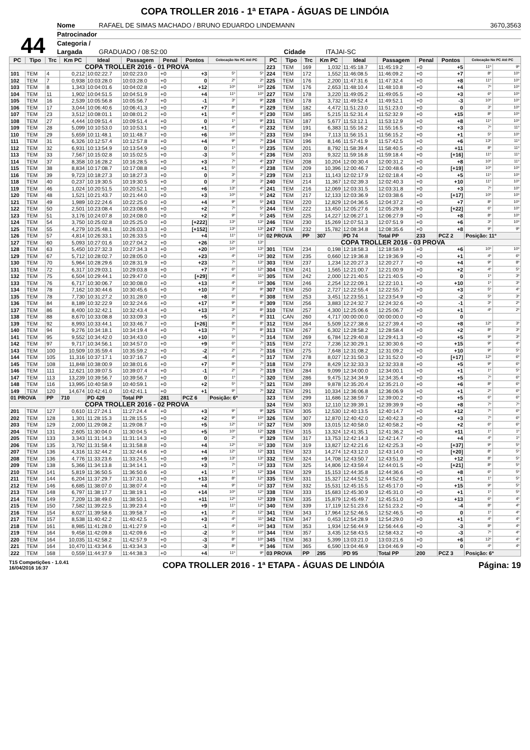COPA TROLLER 2016 - 1ª ETAPA - ÁGUAS DE LINDÓIA
44
Nome RAFAEL DE SIMAS MACHADO / BRUNO EDUARDO LINDEMANN 3670,3563
Patrocinador
Categoria / Largada GRADUADO / 08:52:00 Cidade ITAJAI-SC
| PC | Tipo | Trc | Km PC | Ideal | Passagem | Penal | Pontos | Colocação No PC Até PC | |
| --- | --- | --- | --- | --- | --- | --- | --- | --- | --- |
| COPA TROLLER 2016 - 01 PROVA | | | | | | | | | |
| 101 | TEM | 4 | 0,212 | 10:02:22.7 | 10:02:23.0 | +0 | +3 | 5º | 5º |
| 102 | TEM | 7 | 0,938 | 10:03:28.0 | 10:03:28.0 | +0 | 0 | 2º | 2º |
| 103 | TEM | 8 | 1,343 | 10:04:01.6 | 10:04:02.8 | +0 | +12 | 10º | 10º |
| 104 | TEM | 11 | 1,902 | 10:04:51.5 | 10:04:51.9 | +0 | +4 | 11º | 10º |
| 105 | TEM | 16 | 2,539 | 10:05:56.8 | 10:05:56.7 | +0 | -1 | 3º | 9º |
| 106 | TEM | 17 | 3,044 | 10:06:40.6 | 10:06:41.3 | +0 | +7 | 8º | 9º |
| 107 | TEM | 23 | 3,512 | 10:08:01.1 | 10:08:01.2 | +0 | +1 | 4º | 9º |
| 108 | TEM | 27 | 4,444 | 10:09:51.4 | 10:09:51.4 | +0 | 0 | 1º | 9º |
| 109 | TEM | 28 | 5,099 | 10:10:53.0 | 10:10:53.1 | +0 | +1 | 4º | 6º |
| 110 | TEM | 29 | 5,659 | 10:11:48.1 | 10:11:48.7 | +0 | +6 | 10º | 7º |
| 111 | TEM | 31 | 6,326 | 10:12:57.4 | 10:12:57.8 | +0 | +4 | 9º | 7º |
| 112 | TEM | 32 | 6,931 | 10:13:54.9 | 10:13:54.9 | +0 | 0 | 1º | 5º |
| 113 | TEM | 33 | 7,567 | 10:15:02.8 | 10:15:02.5 | +0 | -3 | 5º | 4º |
| 114 | TEM | 37 | 8,358 | 10:16:28.2 | 10:16:28.5 | +0 | +3 | 7º | 4º |
| 115 | TEM | 38 | 8,834 | 10:17:08.7 | 10:17:08.8 | +0 | +1 | 5º | 4º |
| 116 | TEM | 39 | 9,723 | 10:18:27.3 | 10:18:27.3 | +0 | 0 | 3º | 3º |
| 118 | TEM | 40 | 0,237 | 10:19:30.5 | 10:19:30.5 | +0 | 0 | 3º | 3º |
| 119 | TEM | 46 | 1,024 | 10:20:51.5 | 10:20:52.1 | +0 | +6 | 13º | 4º |
| 120 | TEM | 48 | 1,521 | 10:21:43.7 | 10:21:44.0 | +0 | +3 | 10º | 5º |
| 121 | TEM | 49 | 1,989 | 10:22:24.6 | 10:22:25.0 | +0 | +4 | 9º | 5º |
| 122 | TEM | 50 | 2,501 | 10:23:08.4 | 10:23:08.6 | +0 | +2 | 7º | 5º |
| 123 | TEM | 51 | 3,176 | 10:24:07.8 | 10:24:08.0 | +0 | +2 | 9º | 5º |
| 124 | TEM | 54 | 3,750 | 10:25:02.8 | 10:25:25.0 | +0 | [+222] | 13º | 13º |
| 125 | TEM | 55 | 4,279 | 10:25:48.1 | 10:26:03.3 | +0 | [+152] | 13º | 13º |
| 126 | TEM | 57 | 4,814 | 10:26:33.1 | 10:26:33.5 | +0 | +4 | 11º | 13º |
| 127 | TEM | 60 | 5,093 | 10:27:01.6 | 10:27:04.2 | +0 | +26 | 12º | 13º |
| 128 | TEM | 63 | 5,450 | 10:27:32.3 | 10:27:34.3 | +0 | +20 | 10º | 13º |
| 129 | TEM | 67 | 5,712 | 10:28:02.7 | 10:28:05.0 | +0 | +23 | 4º | 13º |
| 130 | TEM | 70 | 5,964 | 10:28:29.6 | 10:28:31.9 | +0 | +23 | 7º | 13º |
| 131 | TEM | 72 | 6,317 | 10:29:03.1 | 10:29:03.8 | +0 | +7 | 6º | 12º |
| 132 | TEM | 75 | 6,504 | 10:29:44.1 | 10:29:47.0 | +0 | [+29] | 4º | 11º |
| 133 | TEM | 76 | 6,717 | 10:30:06.7 | 10:30:08.0 | +0 | +13 | 4º | 10º |
| 134 | TEM | 78 | 7,162 | 10:30:44.6 | 10:30:45.6 | +0 | +10 | 3º | 9º |
| 135 | TEM | 78 | 7,730 | 10:31:27.2 | 10:31:28.0 | +0 | +8 | 6º | 8º |
| 136 | TEM | 84 | 8,189 | 10:32:22.9 | 10:32:24.6 | +0 | +17 | 9º | 8º |
| 137 | TEM | 86 | 8,400 | 10:32:42.1 | 10:32:43.4 | +0 | +13 | 3º | 8º |
| 138 | TEM | 88 | 8,670 | 10:33:08.8 | 10:33:09.3 | +0 | +5 | 2º | 8º |
| 139 | TEM | 92 | 8,993 | 10:33:44.1 | 10:33:46.7 | +0 | [+26] | 8º | 8º |
| 140 | TEM | 94 | 9,276 | 10:34:18.1 | 10:34:19.4 | +0 | +13 | 7º | 8º |
| 141 | TEM | 95 | 9,552 | 10:34:42.0 | 10:34:43.0 | +0 | +10 | 5º | 7º |
| 142 | TEM | 97 | 9,717 | 10:34:56.1 | 10:34:57.0 | +0 | +9 | 6º | 7º |
| 143 | TEM | 100 | 10,509 | 10:35:59.4 | 10:35:59.2 | +0 | -2 | 2º | 7º |
| 144 | TEM | 105 | 11,316 | 10:37:17.1 | 10:37:16.7 | +0 | -4 | 4º | 7º |
| 145 | TEM | 108 | 11,848 | 10:38:00.9 | 10:38:01.6 | +0 | +7 | 8º | 7º |
| 146 | TEM | 111 | 12,621 | 10:39:07.5 | 10:39:07.4 | +0 | -1 | 2º | 7º |
| 147 | TEM | 113 | 13,239 | 10:39:56.7 | 10:39:56.7 | +0 | 0 | 1º | 7º |
| 148 | TEM | 116 | 13,995 | 10:40:58.9 | 10:40:59.1 | +0 | +2 | 5º | 7º |
| 149 | TEM | 120 | 14,674 | 10:42:41.0 | 10:42:41.1 | +0 | +1 | 9º | 7º |
| 01 PROVA | | PP | 710 | PD 429 | Total PP | 281 | PCZ 6 | Posição: 6º | |
| COPA TROLLER 2016 - 02 PROVA | | | | | | | | | |
| 201 | TEM | 127 | 0,610 | 11:27:24.1 | 11:27:24.4 | +0 | +3 | 9º | 9º |
| 202 | TEM | 128 | 1,301 | 11:28:15.3 | 11:28:15.5 | +0 | +2 | 9º | 10º |
| 203 | TEM | 129 | 2,000 | 11:29:08.2 | 11:29:08.7 | +0 | +5 | 12º | 12º |
| 204 | TEM | 131 | 2,605 | 11:30:04.0 | 11:30:04.5 | +0 | +5 | 10º | 12º |
| 205 | TEM | 133 | 3,343 | 11:31:14.3 | 11:31:14.3 | +0 | 0 | 2º | 9º |
| 206 | TEM | 135 | 3,792 | 11:31:58.4 | 11:31:58.8 | +0 | +4 | 12º | 11º |
| 207 | TEM | 136 | 4,316 | 11:32:44.2 | 11:32:44.6 | +0 | +4 | 12º | 12º |
| 208 | TEM | 136 | 4,776 | 11:33:23.6 | 11:33:24.5 | +0 | +9 | 13º | 13º |
| 209 | TEM | 138 | 5,366 | 11:34:13.8 | 11:34:14.1 | +0 | +3 | 7º | 13º |
| 210 | TEM | 141 | 5,819 | 11:36:50.5 | 11:36:50.6 | +0 | +1 | 1º | 12º |
| 211 | TEM | 144 | 6,204 | 11:37:29.7 | 11:37:31.0 | +0 | +13 | 8º | 12º |
| 212 | TEM | 146 | 6,685 | 11:38:07.0 | 11:38:07.4 | +0 | +4 | 9º | 12º |
| 213 | TEM | 148 | 6,797 | 11:38:17.7 | 11:38:19.1 | +0 | +14 | 10º | 12º |
| 214 | TEM | 149 | 7,209 | 11:38:49.0 | 11:38:50.1 | +0 | +11 | 12º | 12º |
| 215 | TEM | 150 | 7,582 | 11:39:22.5 | 11:39:23.4 | +0 | +9 | 11º | 12º |
| 216 | TEM | 154 | 8,027 | 11:39:58.6 | 11:39:58.7 | +0 | +1 | 2º | 12º |
| 217 | TEM | 157 | 8,538 | 11:40:42.2 | 11:40:42.5 | +0 | +3 | 4º | 11º |
| 218 | TEM | 161 | 8,985 | 11:41:28.0 | 11:41:27.9 | +0 | -1 | 4º | 10º |
| 219 | TEM | 164 | 9,458 | 11:42:09.8 | 11:42:09.6 | +0 | -2 | 5º | 10º |
| 220 | TEM | 164 | 10,035 | 11:42:58.2 | 11:42:57.9 | +0 | -3 | 8º | 10º |
| 221 | TEM | 164 | 10,470 | 11:43:34.6 | 11:43:34.3 | +0 | -3 | 8º | 9º |
| 222 | TEM | 168 | 0,559 | 11:44:37.9 | 11:44:38.3 | +0 | +4 | 11º | 9º |
| PC | Tipo | Trc | Km PC | Ideal | Passagem | Penal | Pontos | Colocação No PC Até PC | |
| --- | --- | --- | --- | --- | --- | --- | --- | --- | --- |
| 223 | TEM | 169 | 1,032 | 11:45:18.7 | 11:45:19.2 | +0 | +5 | 11º | 9º |
| 224 | TEM | 172 | 1,552 | 11:46:08.5 | 11:46:09.2 | +0 | +7 | 8º | 10º |
| 225 | TEM | 176 | 2,200 | 11:47:31.6 | 11:47:32.4 | +0 | +8 | 11º | 10º |
| 226 | TEM | 176 | 2,653 | 11:48:10.4 | 11:48:10.8 | +0 | +4 | 7º | 10º |
| 227 | TEM | 178 | 3,220 | 11:49:05.2 | 11:49:05.5 | +0 | +3 | 6º | 10º |
| 228 | TEM | 178 | 3,732 | 11:49:52.4 | 11:49:52.1 | +0 | -3 | 10º | 10º |
| 229 | TEM | 182 | 4,472 | 11:51:23.0 | 11:51:23.0 | +0 | 0 | 3º | 10º |
| 230 | TEM | 185 | 5,215 | 11:52:31.4 | 11:52:32.9 | +0 | +15 | 8º | 10º |
| 231 | TEM | 187 | 5,677 | 11:53:12.1 | 11:53:12.9 | +0 | +8 | 11º | 10º |
| 232 | TEM | 191 | 6,383 | 11:55:16.2 | 11:55:16.5 | +0 | +3 | 7º | 11º |
| 233 | TEM | 194 | 7,113 | 11:56:15.1 | 11:56:15.2 | +0 | +1 | 5º | 10º |
| 234 | TEM | 196 | 8,146 | 11:57:41.9 | 11:57:42.5 | +0 | +6 | 13º | 11º |
| 235 | TEM | 201 | 8,792 | 11:58:39.4 | 11:58:40.5 | +0 | +11 | 8º | 11º |
| 236 | TEM | 203 | 9,322 | 11:59:16.8 | 11:59:18.4 | +0 | [+16] | 11º | 11º |
| 237 | TEM | 208 | 10,204 | 12:00:30.4 | 12:00:31.2 | +0 | +8 | 10º | 11º |
| 238 | TEM | 209 | 10,396 | 12:00:46.7 | 12:00:48.6 | +0 | [+19] | 10º | 10º |
| 239 | TEM | 213 | 11,143 | 12:02:17.9 | 12:02:18.4 | +0 | +5 | 11º | 10º |
| 240 | TEM | 214 | 11,367 | 12:02:39.3 | 12:02:40.3 | +0 | +10 | 11º | 10º |
| 241 | TEM | 216 | 12,069 | 12:03:31.5 | 12:03:31.8 | +0 | +3 | 7º | 10º |
| 242 | TEM | 217 | 12,133 | 12:03:36.9 | 12:03:38.6 | +0 | [+17] | 10º | 10º |
| 243 | TEM | 220 | 12,829 | 12:04:36.5 | 12:04:37.2 | +0 | +7 | 8º | 10º |
| 244 | TEM | 222 | 13,450 | 12:05:27.6 | 12:05:29.8 | +0 | [+22] | 6º | 10º |
| 245 | TEM | 225 | 14,227 | 12:06:27.1 | 12:06:27.9 | +0 | +8 | 8º | 10º |
| 246 | TEM | 230 | 15,269 | 12:07:51.3 | 12:07:51.9 | +0 | +6 | 3º | 10º |
| 247 | TEM | 232 | 15,782 | 12:08:34.8 | 12:08:35.6 | +0 | +8 | 9º | 9º |
| 02 PROVA | | PP | 307 | PD 74 | Total PP | 233 | PCZ 2 | Posição: 11º | |
| COPA TROLLER 2016 - 03 PROVA | | | | | | | | | |
| 301 | TEM | 234 | 0,198 | 12:18:58.3 | 12:18:58.9 | +0 | +6 | 10º | 10º |
| 302 | TEM | 235 | 0,660 | 12:19:36.8 | 12:19:36.9 | +0 | +1 | 4º | 6º |
| 303 | TEM | 237 | 1,234 | 12:20:27.3 | 12:20:27.7 | +0 | +4 | 9º | 8º |
| 304 | TEM | 241 | 1,565 | 12:21:00.7 | 12:21:00.9 | +0 | +2 | 4º | 5º |
| 305 | TEM | 242 | 2,000 | 12:21:40.5 | 12:21:40.5 | +0 | 0 | 1º | 3º |
| 306 | TEM | 246 | 2,254 | 12:22:09.1 | 12:22:10.1 | +0 | +10 | 1º | 3º |
| 307 | TEM | 250 | 2,727 | 12:22:55.4 | 12:22:55.7 | +0 | +3 | 5º | 4º |
| 308 | TEM | 253 | 3,451 | 12:23:55.1 | 12:23:54.9 | +0 | -2 | 5º | 3º |
| 309 | TEM | 256 | 3,883 | 12:24:32.7 | 12:24:32.6 | +0 | -1 | 3º | 2º |
| 310 | TEM | 257 | 4,300 | 12:25:06.6 | 12:25:06.7 | +0 | +1 | 4º | 2º |
| 311 | CAN | 260 | 4,717 | 00:00:00.0 | 00:00:00.0 | +0 | 0 | | |
| 312 | TEM | 264 | 5,509 | 12:27:38.6 | 12:27:39.4 | +0 | +8 | 12º | 3º |
| 313 | TEM | 267 | 6,302 | 12:28:58.2 | 12:28:58.4 | +0 | +2 | 8º | 3º |
| 314 | TEM | 269 | 6,784 | 12:29:40.8 | 12:29:41.3 | +0 | +5 | 9º | 3º |
| 315 | TEM | 272 | 7,236 | 12:30:29.1 | 12:30:30.6 | +0 | +15 | 9º | 4º |
| 316 | TEM | 275 | 7,648 | 12:31:08.2 | 12:31:09.2 | +0 | +10 | 9º | 5º |
| 317 | TEM | 278 | 8,027 | 12:31:50.3 | 12:31:52.0 | +0 | [+17] | 12º | 6º |
| 318 | TEM | 279 | 8,429 | 12:32:33.3 | 12:32:33.8 | +0 | +5 | 9º | 6º |
| 319 | TEM | 284 | 9,099 | 12:34:00.0 | 12:34:00.1 | +0 | +1 | 1º | 5º |
| 320 | TEM | 286 | 9,475 | 12:34:34.9 | 12:34:35.4 | +0 | +5 | 7º | 6º |
| 321 | TEM | 289 | 9,878 | 12:35:20.4 | 12:35:21.0 | +0 | +6 | 8º | 6º |
| 322 | TEM | 291 | 10,334 | 12:36:06.8 | 12:36:06.9 | +0 | +1 | 2º | 6º |
| 323 | TEM | 299 | 11,686 | 12:38:59.7 | 12:39:00.2 | +0 | +5 | 6º | 6º |
| 324 | TEM | 303 | 12,110 | 12:39:39.1 | 12:39:39.9 | +0 | +8 | 7º | 7º |
| 325 | TEM | 305 | 12,530 | 12:40:13.5 | 12:40:14.7 | +0 | +12 | 7º | 6º |
| 326 | TEM | 307 | 12,870 | 12:40:42.0 | 12:40:42.3 | +0 | +3 | 7º | 6º |
| 327 | TEM | 309 | 13,015 | 12:40:58.0 | 12:40:58.2 | +0 | +2 | 6º | 6º |
| 328 | TEM | 315 | 13,324 | 12:41:35.1 | 12:41:36.2 | +0 | +11 | 1º | 1º |
| 329 | TEM | 317 | 13,753 | 12:42:14.3 | 12:42:14.7 | +0 | +4 | 4º | 1º |
| 330 | TEM | 319 | 13,827 | 12:42:21.6 | 12:42:25.3 | +0 | [+37] | 9º | 5º |
| 331 | TEM | 323 | 14,274 | 12:43:12.0 | 12:43:14.0 | +0 | [+20] | 8º | 5º |
| 332 | TEM | 324 | 14,708 | 12:43:50.7 | 12:43:51.9 | +0 | +12 | 8º | 5º |
| 333 | TEM | 325 | 14,806 | 12:43:59.4 | 12:44:01.5 | +0 | [+21] | 8º | 5º |
| 334 | TEM | 329 | 15,153 | 12:44:35.8 | 12:44:36.6 | +0 | +8 | 6º | 5º |
| 335 | TEM | 331 | 15,327 | 12:44:52.5 | 12:44:52.6 | +0 | +1 | 1º | 5º |
| 337 | TEM | 332 | 15,531 | 12:45:15.5 | 12:45:17.0 | +0 | +15 | 9º | 5º |
| 338 | TEM | 333 | 15,683 | 12:45:30.9 | 12:45:31.0 | +0 | +1 | 1º | 5º |
| 339 | TEM | 335 | 15,879 | 12:45:49.7 | 12:45:51.0 | +0 | +13 | 6º | 4º |
| 340 | TEM | 339 | 17,119 | 12:51:23.6 | 12:51:23.2 | +0 | -4 | 8º | 4º |
| 341 | TEM | 343 | 17,964 | 12:52:46.5 | 12:52:46.5 | +0 | 0 | 1º | 4º |
| 342 | TEM | 347 | 0,453 | 12:54:28.9 | 12:54:29.0 | +0 | +1 | 4º | 4º |
| 343 | TEM | 353 | 1,934 | 12:56:44.9 | 12:56:44.6 | +0 | -3 | 8º | 4º |
| 344 | TEM | 357 | 3,435 | 12:58:43.5 | 12:58:43.2 | +0 | -3 | 7º | 4º |
| 345 | TEM | 363 | 5,399 | 13:03:21.0 | 13:03:21.6 | +0 | +6 | 12º | 4º |
| 346 | TEM | 365 | 6,590 | 13:04:46.9 | 13:04:46.9 | +0 | 0 | 4º | 4º |
| 03 PROVA | | PP | 295 | PD 95 | Total PP | 200 | PCZ 3 | Posição: 6º | |
T15 Competições - 1.0.41
16/04/2016 16:37
COPA TROLLER 2016 - 1ª ETAPA - ÁGUAS DE LINDÓIA
Página: 19